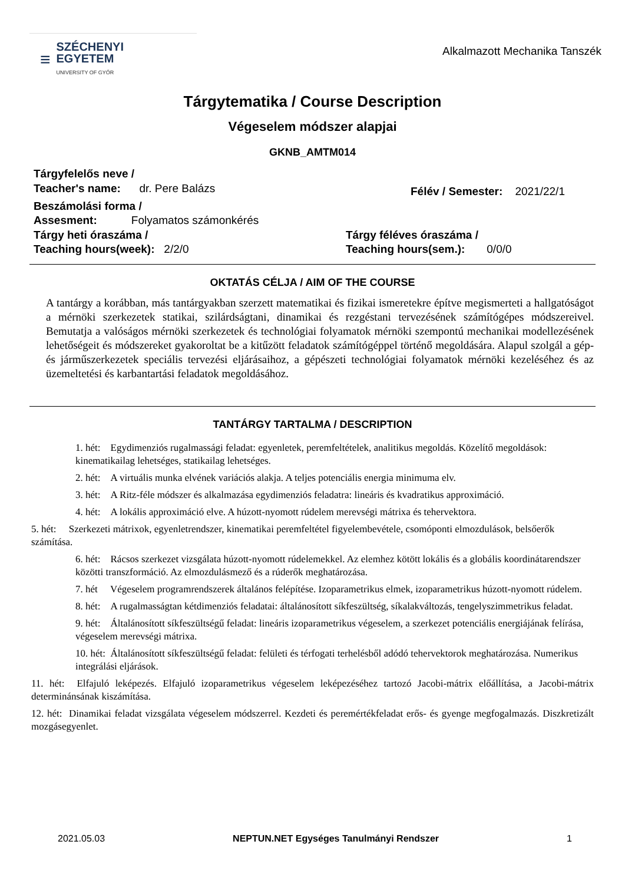≡
SZÉCHENYI
EGYETEM
UNIVERSITY OF GYŐR
Alkalmazott Mechanika Tanszék
Tárgytematika / Course Description
Végeselem módszer alapjai
GKNB_AMTM014
Tárgyfelelős neve /
Teacher's name: dr. Pere Balázs
Félév / Semester: 2021/22/1
Beszámolási forma /
Assesment: Folyamatos számonkérés
Tárgy heti óraszáma /
Teaching hours(week): 2/2/0
Tárgy féléves óraszáma /
Teaching hours(sem.): 0/0/0
OKTATÁS CÉLJA / AIM OF THE COURSE
A tantárgy a korábban, más tantárgyakban szerzett matematikai és fizikai ismeretekre építve megismerteti a hallgatóságot a mérnöki szerkezetek statikai, szilárdságtani, dinamikai és rezgéstani tervezésének számítógépes módszereivel. Bemutatja a valóságos mérnöki szerkezetek és technológiai folyamatok mérnöki szempontú mechanikai modellezésének lehetőségeit és módszereket gyakoroltat be a kitűzött feladatok számítógéppel történő megoldására. Alapul szolgál a gép- és járműszerkezetek speciális tervezési eljárásaihoz, a gépészeti technológiai folyamatok mérnöki kezeléséhez és az üzemeltetési és karbantartási feladatok megoldásához.
TANTÁRGY TARTALMA / DESCRIPTION
1. hét: Egydimenziós rugalmassági feladat: egyenletek, peremfeltételek, analitikus megoldás. Közelítő megoldások: kinematikailag lehetséges, statikailag lehetséges.
2. hét: A virtuális munka elvének variációs alakja. A teljes potenciális energia minimuma elv.
3. hét: A Ritz-féle módszer és alkalmazása egydimenziós feladatra: lineáris és kvadratikus approximáció.
4. hét: A lokális approximáció elve. A húzott-nyomott rúdelem merevségi mátrixa és tehervektora.
5. hét: Szerkezeti mátrixok, egyenletrendszer, kinematikai peremfeltétel figyelembevétele, csomóponti elmozdulások, belsőerők számítása.
6. hét: Rácsos szerkezet vizsgálata húzott-nyomott rúdelemekkel. Az elemhez kötött lokális és a globális koordinátarendszer közötti transzformáció. Az elmozdulásmező és a rúderők meghatározása.
7. hét Végeselem programrendszerek általános felépítése. Izoparametrikus elmek, izoparametrikus húzott-nyomott rúdelem.
8. hét: A rugalmasságtan kétdimenziós feladatai: általánosított síkfeszültség, síkalakváltozás, tengelyszimmetrikus feladat.
9. hét: Általánosított síkfeszültségű feladat: lineáris izoparametrikus végeselem, a szerkezet potenciális energiájának felírása, végeselem merevségi mátrixa.
10. hét: Általánosított síkfeszültségű feladat: felületi és térfogati terhelésből adódó tehervektorok meghatározása. Numerikus integrálási eljárások.
11. hét: Elfajuló leképezés. Elfajuló izoparametrikus végeselem leképezéséhez tartozó Jacobi-mátrix előállítása, a Jacobi-mátrix determinánsának kiszámítása.
12. hét: Dinamikai feladat vizsgálata végeselem módszerrel. Kezdeti és peremértékfeladat erős- és gyenge megfogalmazás. Diszkretizált mozgásegyenlet.
2021.05.03 NEPTUN.NET Egységes Tanulmányi Rendszer 1